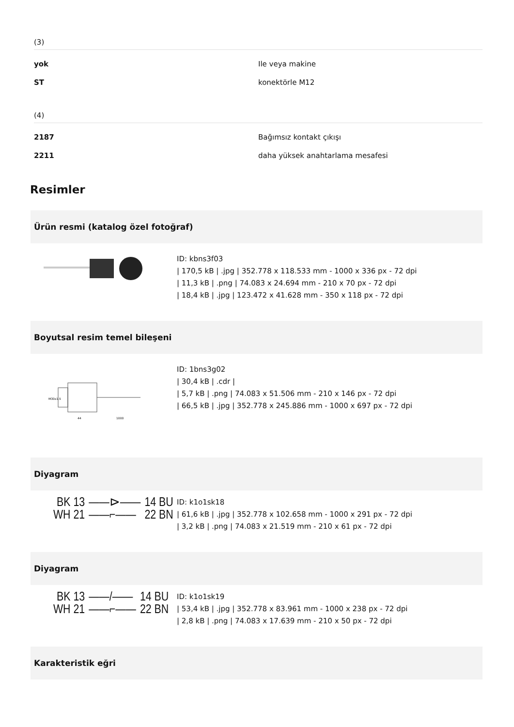(3)
| yok | Ile veya makine |
| ST | konektörle M12 |
(4)
| 2187 | Bağımsız kontakt çıkışı |
| 2211 | daha yüksek anahtarlama mesafesi |
Resimler
Ürün resmi (katalog özel fotoğraf)
ID: kbns3f03
| 170,5 kB | .jpg | 352.778 x 118.533 mm - 1000 x 336 px - 72 dpi
| 11,3 kB | .png | 74.083 x 24.694 mm - 210 x 70 px - 72 dpi
| 18,4 kB | .jpg | 123.472 x 41.628 mm - 350 x 118 px - 72 dpi
Boyutsal resim temel bileşeni
M30x1.5
44
1000
ID: 1bns3g02
| 30,4 kB | .cdr |
| 5,7 kB | .png | 74.083 x 51.506 mm - 210 x 146 px - 72 dpi
| 66,5 kB | .jpg | 352.778 x 245.886 mm - 1000 x 697 px - 72 dpi
Diyagram
BK 13
WH 21
——⊳——
——⌐——
14 BU
22 BN
ID: k1o1sk18
| 61,6 kB | .jpg | 352.778 x 102.658 mm - 1000 x 291 px - 72 dpi
| 3,2 kB | .png | 74.083 x 21.519 mm - 210 x 61 px - 72 dpi
Diyagram
BK 13
WH 21
——/——
——⌐——
14 BU
22 BN
ID: k1o1sk19
| 53,4 kB | .jpg | 352.778 x 83.961 mm - 1000 x 238 px - 72 dpi
| 2,8 kB | .png | 74.083 x 17.639 mm - 210 x 50 px - 72 dpi
Karakteristik eğri